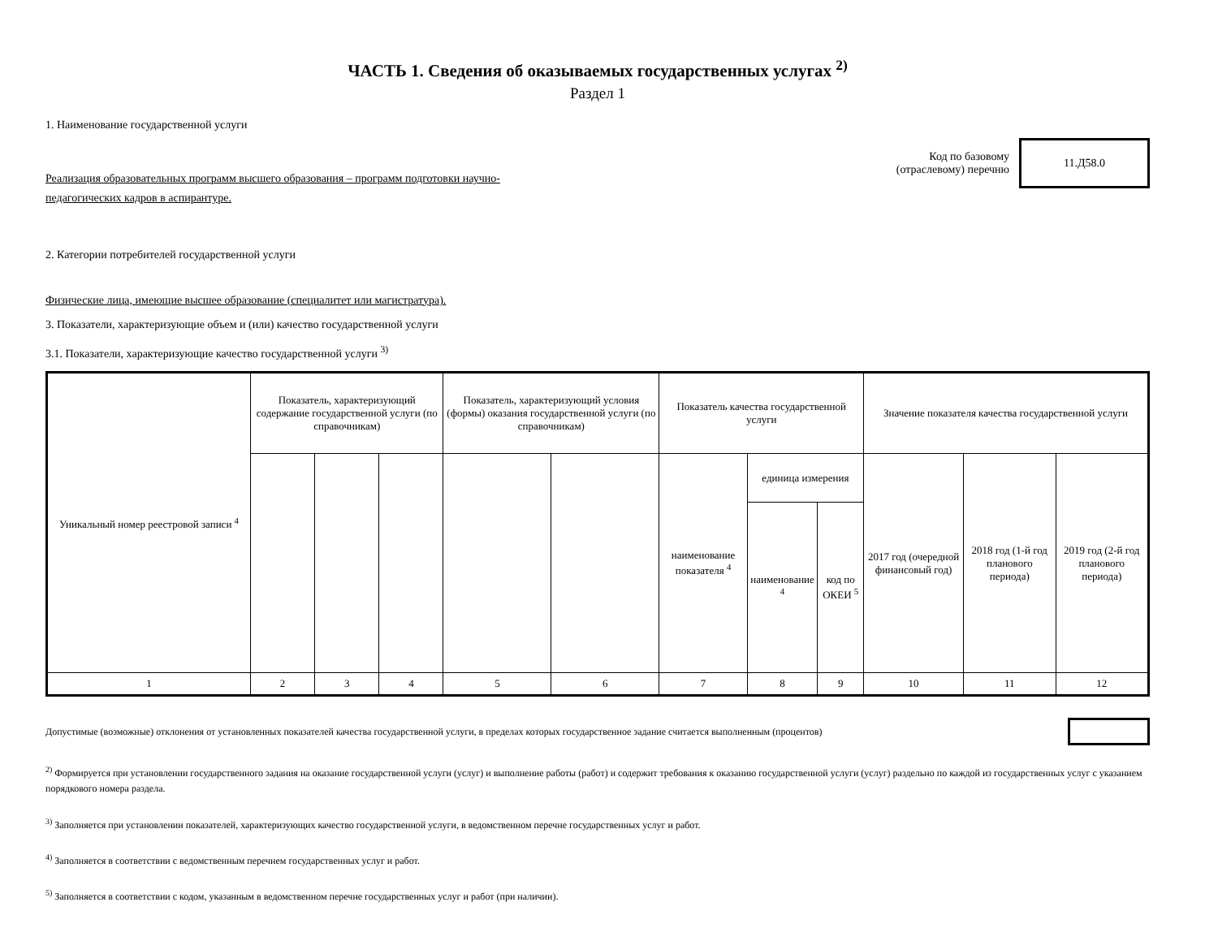ЧАСТЬ 1. Сведения об оказываемых государственных услугах <sup>2)</sup>
Раздел 1
1. Наименование государственной услуги
Реализация образовательных программ высшего образования – программ подготовки научно-
педагогических кадров в аспирантуре.
Код по базовому
(отраслевому) перечню
11.Д58.0
2. Категории потребителей государственной услуги
Физические лица, имеющие высшее образование (специалитет или магистратура).
3. Показатели, характеризующие объем и (или) качество государственной услуги
3.1. Показатели, характеризующие качество государственной услуги <sup>3)</sup>
| Уникальный номер реестровой записи <sup>4</sup> | Показатель, характеризующий содержание государственной услуги (по справочникам) | | | Показатель, характеризующий условия (формы) оказания государственной услуги (по справочникам) | | Показатель качества государственной услуги | | | Значение показателя качества государственной услуги | | |
| --- | --- | --- | --- | --- | --- | --- | --- | --- | --- | --- | --- |
| | | | | | | наименование показателя <sup>4</sup> | единица измерения | | 2017 год (очередной финансовый год) | 2018 год (1-й год планового периода) | 2019 год (2-й год планового периода) |
| | | | | | | | наименование <sup>4</sup> | код по ОКЕИ <sup>5</sup> | | | |
| 1 | 2 | 3 | 4 | 5 | 6 | 7 | 8 | 9 | 10 | 11 | 12 |
Допустимые (возможные) отклонения от установленных показателей качества государственной услуги, в пределах которых государственное задание считается выполненным (процентов)
<sup>2)</sup> Формируется при установлении государственного задания на оказание государственной услуги (услуг) и выполнение работы (работ) и содержит требования к оказанию государственной услуги (услуг) раздельно по каждой из государственных услуг с указанием порядкового номера раздела.
<sup>3)</sup> Заполняется при установлении показателей, характеризующих качество государственной услуги, в ведомственном перечне государственных услуг и работ.
<sup>4)</sup> Заполняется в соответствии с ведомственным перечнем государственных услуг и работ.
<sup>5)</sup> Заполняется в соответствии с кодом, указанным в ведомственном перечне государственных услуг и работ (при наличии).